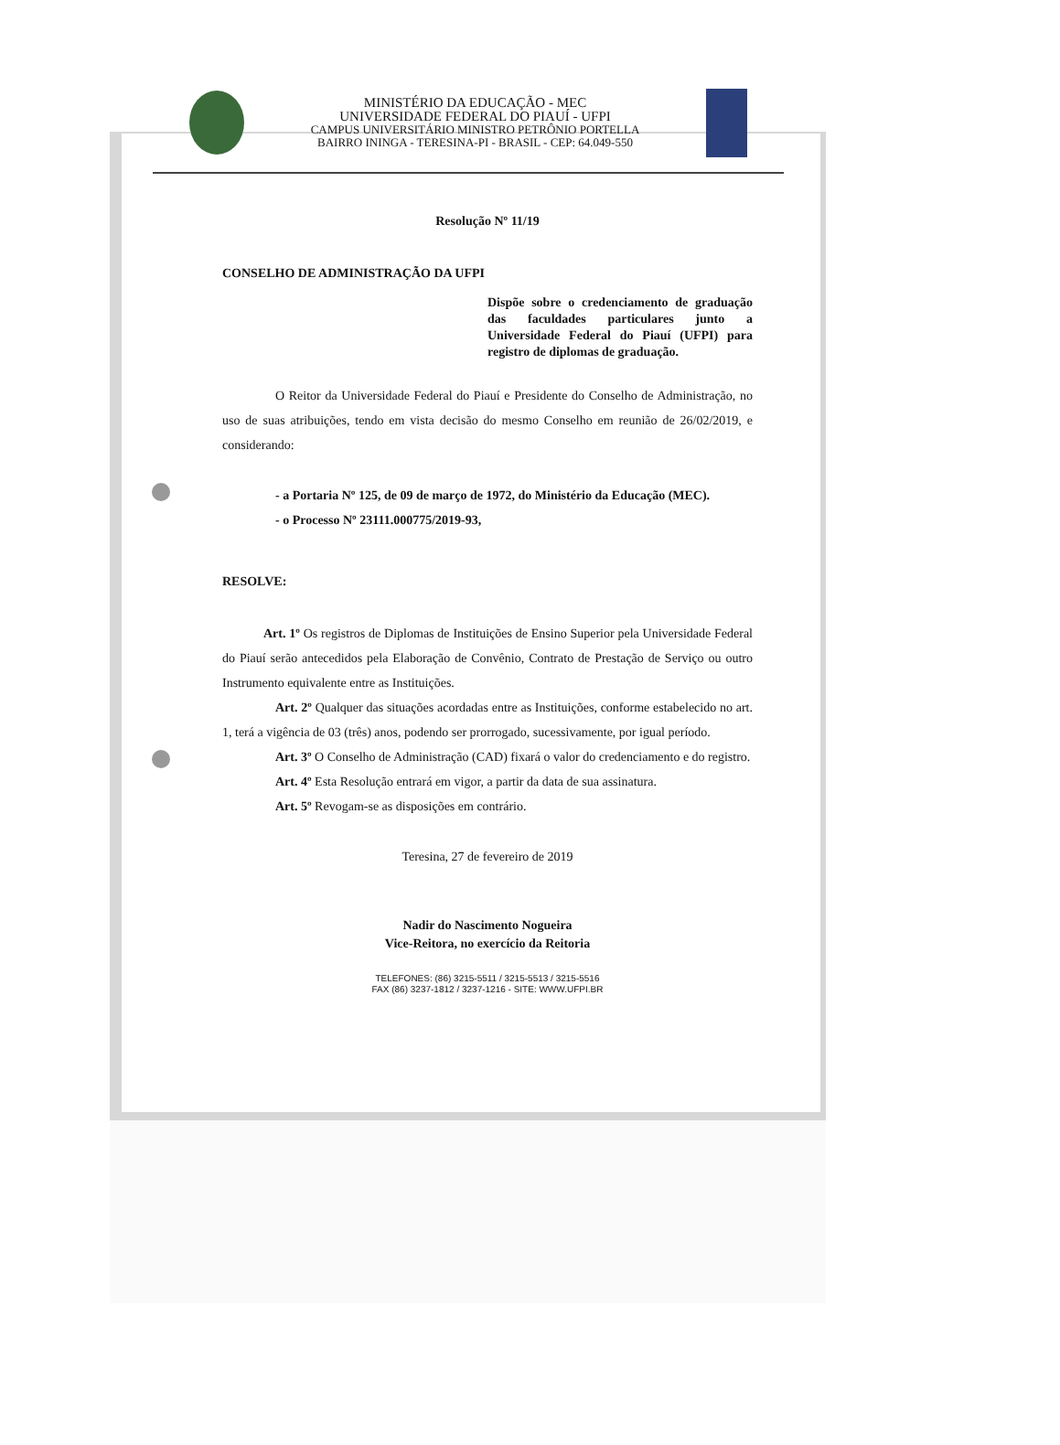MINISTÉRIO DA EDUCAÇÃO - MEC
UNIVERSIDADE FEDERAL DO PIAUÍ - UFPI
CAMPUS UNIVERSITÁRIO MINISTRO PETRÔNIO PORTELLA
BAIRRO ININGA - TERESINA-PI - BRASIL - CEP: 64.049-550
Resolução Nº 11/19
CONSELHO DE ADMINISTRAÇÃO DA UFPI
Dispõe sobre o credenciamento de graduação das faculdades particulares junto a Universidade Federal do Piauí (UFPI) para registro de diplomas de graduação.
O Reitor da Universidade Federal do Piauí e Presidente do Conselho de Administração, no uso de suas atribuições, tendo em vista decisão do mesmo Conselho em reunião de 26/02/2019, e considerando:
- a Portaria Nº 125, de 09 de março de 1972, do Ministério da Educação (MEC).
- o Processo Nº 23111.000775/2019-93,
RESOLVE:
Art. 1º Os registros de Diplomas de Instituições de Ensino Superior pela Universidade Federal do Piauí serão antecedidos pela Elaboração de Convênio, Contrato de Prestação de Serviço ou outro Instrumento equivalente entre as Instituições.
Art. 2º Qualquer das situações acordadas entre as Instituições, conforme estabelecido no art. 1, terá a vigência de 03 (três) anos, podendo ser prorrogado, sucessivamente, por igual período.
Art. 3º O Conselho de Administração (CAD) fixará o valor do credenciamento e do registro.
Art. 4º Esta Resolução entrará em vigor, a partir da data de sua assinatura.
Art. 5º Revogam-se as disposições em contrário.
Teresina, 27 de fevereiro de 2019
Nadir do Nascimento Nogueira
Vice-Reitora, no exercício da Reitoria
TELEFONES: (86) 3215-5511 / 3215-5513 / 3215-5516
FAX (86) 3237-1812 / 3237-1216 - SITE: WWW.UFPI.BR